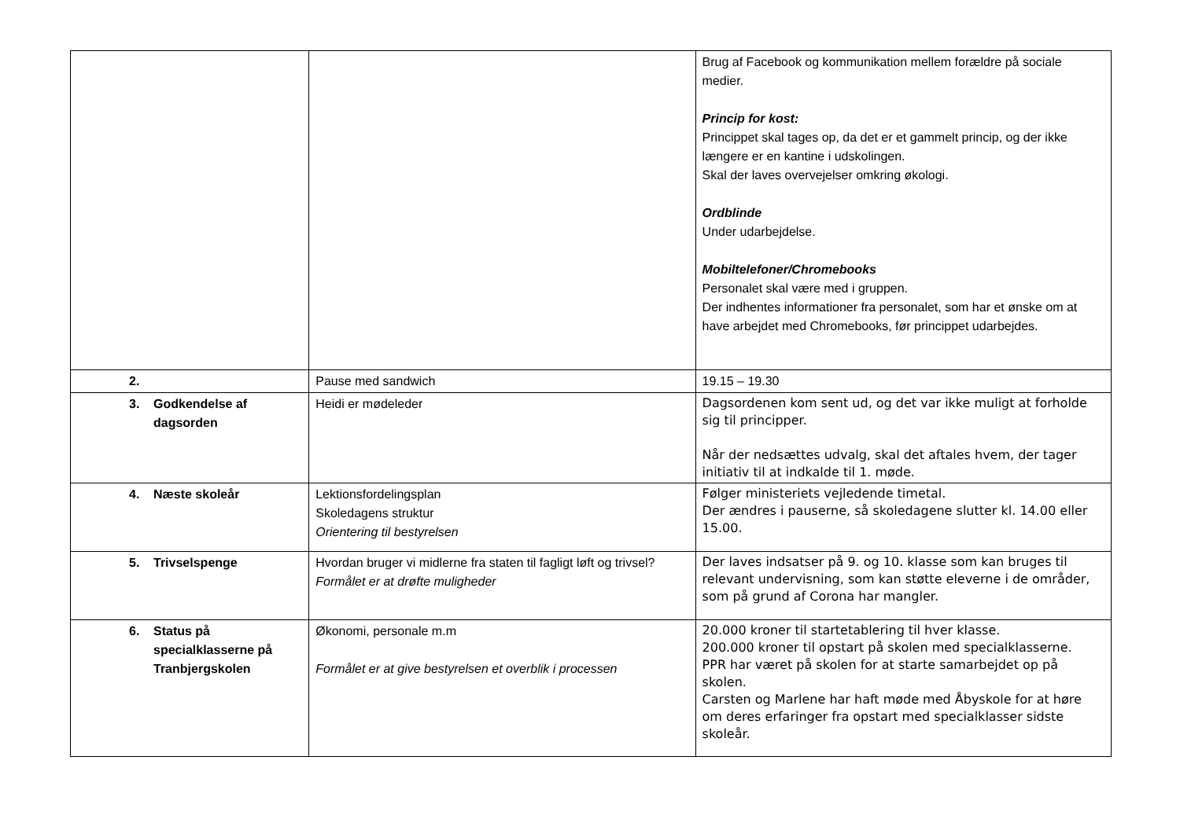| | | Brug af Facebook og kommunikation mellem forældre på sociale medier. Princip for kost: Princippet skal tages op, da det er et gammelt princip, og der ikke længere er en kantine i udskolingen. Skal der laves overvejelser omkring økologi. Ordblinde Under udarbejdelse. Mobiltelefoner/Chromebooks Personalet skal være med i gruppen. Der indhentes informationer fra personalet, som har et ønske om at have arbejdet med Chromebooks, før princippet udarbejdes. |
| 2. | Pause med sandwich | 19.15 – 19.30 |
| 3. Godkendelse af dagsorden | Heidi er mødeleder | Dagsordenen kom sent ud, og det var ikke muligt at forholde sig til principper. Når der nedsættes udvalg, skal det aftales hvem, der tager initiativ til at indkalde til 1. møde. |
| 4. Næste skoleår | Lektionsfordelingsplan Skoledagens struktur Orientering til bestyrelsen | Følger ministeriets vejledende timetal. Der ændres i pauserne, så skoledagene slutter kl. 14.00 eller 15.00. |
| 5. Trivselspenge | Hvordan bruger vi midlerne fra staten til fagligt løft og trivsel? Formålet er at drøfte muligheder | Der laves indsatser på 9. og 10. klasse som kan bruges til relevant undervisning, som kan støtte eleverne i de områder, som på grund af Corona har mangler. |
| 6. Status på specialklasserne på Tranbjergskolen | Økonomi, personale m.m Formålet er at give bestyrelsen et overblik i processen | 20.000 kroner til startetablering til hver klasse. 200.000 kroner til opstart på skolen med specialklasserne. PPR har været på skolen for at starte samarbejdet op på skolen. Carsten og Marlene har haft møde med Åbyskole for at høre om deres erfaringer fra opstart med specialklasser sidste skoleår. |